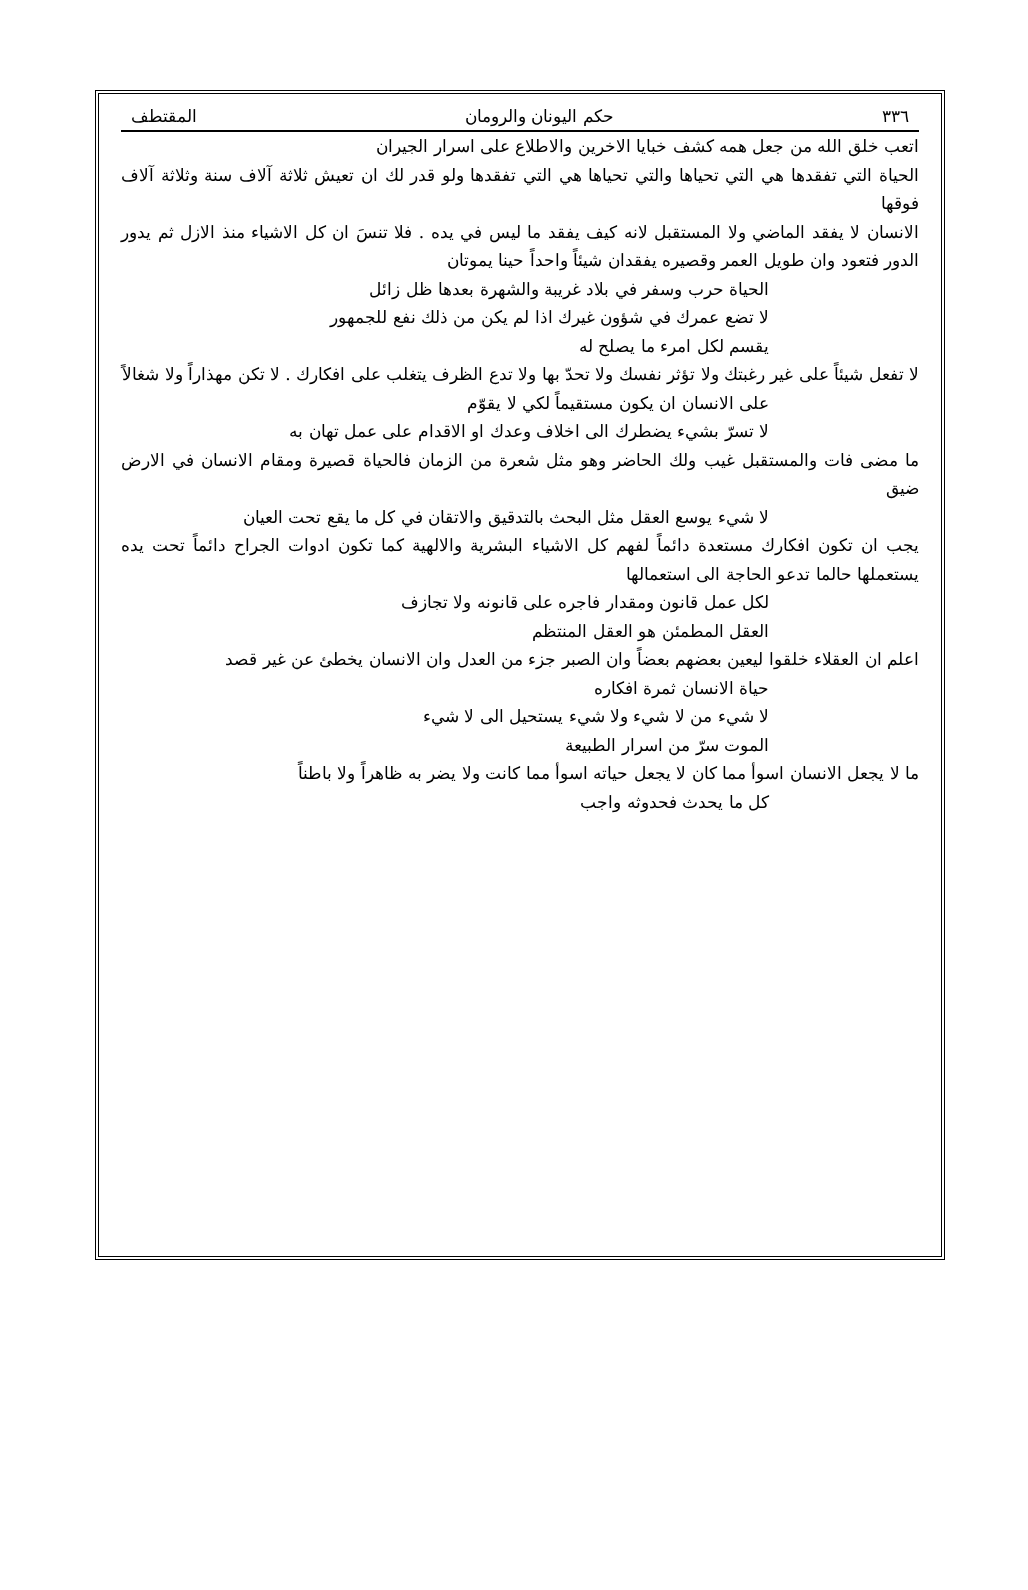٣٣٦ حكم اليونان والرومان المقتطف
اتعب خلق الله من جعل همه كشف خبايا الاخرين والاطلاع على اسرار الجيران
الحياة التي تفقدها هي التي تحياها والتي تحياها هي التي تفقدها ولو قدر لك ان تعيش ثلاثة آلاف سنة وثلاثة آلاف فوقها
الانسان لا يفقد الماضي ولا المستقبل لانه كيف يفقد ما ليس في يده . فلا تنسَ ان كل الاشياء منذ الازل ثم يدور الدور فتعود وان طويل العمر وقصيره يفقدان شيئاً واحداً حينا يموتان
الحياة حرب وسفر في بلاد غريبة والشهرة بعدها ظل زائل
لا تضع عمرك في شؤون غيرك اذا لم يكن من ذلك نفع للجمهور
يقسم لكل امرء ما يصلح له
لا تفعل شيئاً على غير رغبتك ولا تؤثر نفسك ولا تحدّ بها ولا تدع الظرف يتغلب على افكارك . لا تكن مهذاراً ولا شغالاً
على الانسان ان يكون مستقيماً لكي لا يقوّم
لا تسرّ بشيء يضطرك الى اخلاف وعدك او الاقدام على عمل تهان به
ما مضى فات والمستقبل غيب ولك الحاضر وهو مثل شعرة من الزمان فالحياة قصيرة ومقام الانسان في الارض ضيق
لا شيء يوسع العقل مثل البحث بالتدقيق والاتقان في كل ما يقع تحت العيان
يجب ان تكون افكارك مستعدة دائماً لفهم كل الاشياء البشرية والالهية كما تكون ادوات الجراح دائماً تحت يده يستعملها حالما تدعو الحاجة الى استعمالها
لكل عمل قانون ومقدار فاجره على قانونه ولا تجازف
العقل المطمئن هو العقل المنتظم
اعلم ان العقلاء خلقوا ليعين بعضهم بعضاً وان الصبر جزء من العدل وان الانسان يخطئ عن غير قصد
حياة الانسان ثمرة افكاره
لا شيء من لا شيء ولا شيء يستحيل الى لا شيء
الموت سرّ من اسرار الطبيعة
ما لا يجعل الانسان اسوأ مما كان لا يجعل حياته اسوأ مما كانت ولا يضر به ظاهراً ولا باطناً
كل ما يحدث فحدوثه واجب